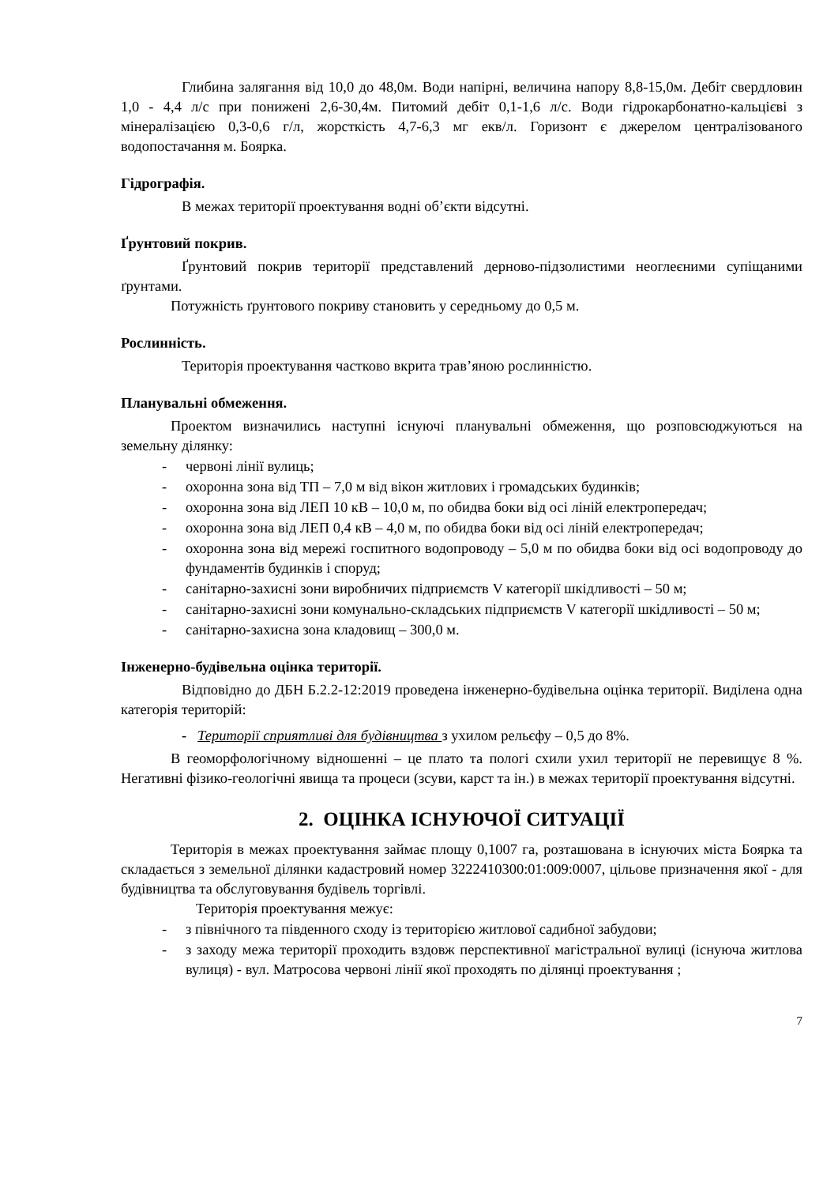Глибина залягання від 10,0 до 48,0м. Води напірні, величина напору 8,8-15,0м. Дебіт свердловин 1,0 - 4,4 л/с при понижені 2,6-30,4м. Питомий дебіт 0,1-1,6 л/с. Води гідрокарбонатно-кальцієві з мінералізацією 0,3-0,6 г/л, жорсткість 4,7-6,3 мг екв/л. Горизонт є джерелом централізованого водопостачання м. Боярка.
Гідрографія.
В межах території проектування водні об’єкти відсутні.
Ґрунтовий покрив.
Ґрунтовий покрив території представлений дерново-підзолистими неоглеєними супіщаними ґрунтами.
Потужність ґрунтового покриву становить у середньому до 0,5 м.
Рослинність.
Територія проектування частково вкрита трав’яною рослинністю.
Планувальні обмеження.
Проектом визначились наступні існуючі планувальні обмеження, що розповсюджуються на земельну ділянку:
- червоні лінії вулиць;
- охоронна зона від ТП – 7,0 м від вікон житлових і громадських будинків;
- охоронна зона від ЛЕП 10 кВ – 10,0 м, по обидва боки від осі ліній електропередач;
- охоронна зона від ЛЕП 0,4 кВ – 4,0 м, по обидва боки від осі ліній електропередач;
- охоронна зона від мережі госпитного водопроводу – 5,0 м по обидва боки від осі водопроводу до фундаментів будинків і споруд;
- санітарно-захисні зони виробничих підприємств V категорії шкідливості – 50 м;
- санітарно-захисні зони комунально-складських підприємств V категорії шкідливості – 50 м;
- санітарно-захисна зона кладовищ – 300,0 м.
Інженерно-будівельна оцінка території.
Відповідно до ДБН Б.2.2-12:2019 проведена інженерно-будівельна оцінка території. Виділена одна категорія територій:
- Території сприятливі для будівництва з ухилом рельєфу – 0,5 до 8%.
В геоморфологічному відношенні – це плато та пологі схили ухил території не перевищує 8 %. Негативні фізико-геологічні явища та процеси (зсуви, карст та ін.) в межах території проектування відсутні.
2. ОЦІНКА ІСНУЮЧОЇ СИТУАЦІЇ
Територія в межах проектування займає площу 0,1007 га, розташована в існуючих міста Боярка та складається з земельної ділянки кадастровий номер 3222410300:01:009:0007, цільове призначення якої - для будівництва та обслуговування будівель торгівлі.
Територія проектування межує:
- з північного та південного сходу із територією житлової садибної забудови;
- з заходу межа території проходить вздовж перспективної магістральної вулиці (існуюча житлова вулиця) - вул. Матросова червоні лінії якої проходять по ділянці проектування ;
7